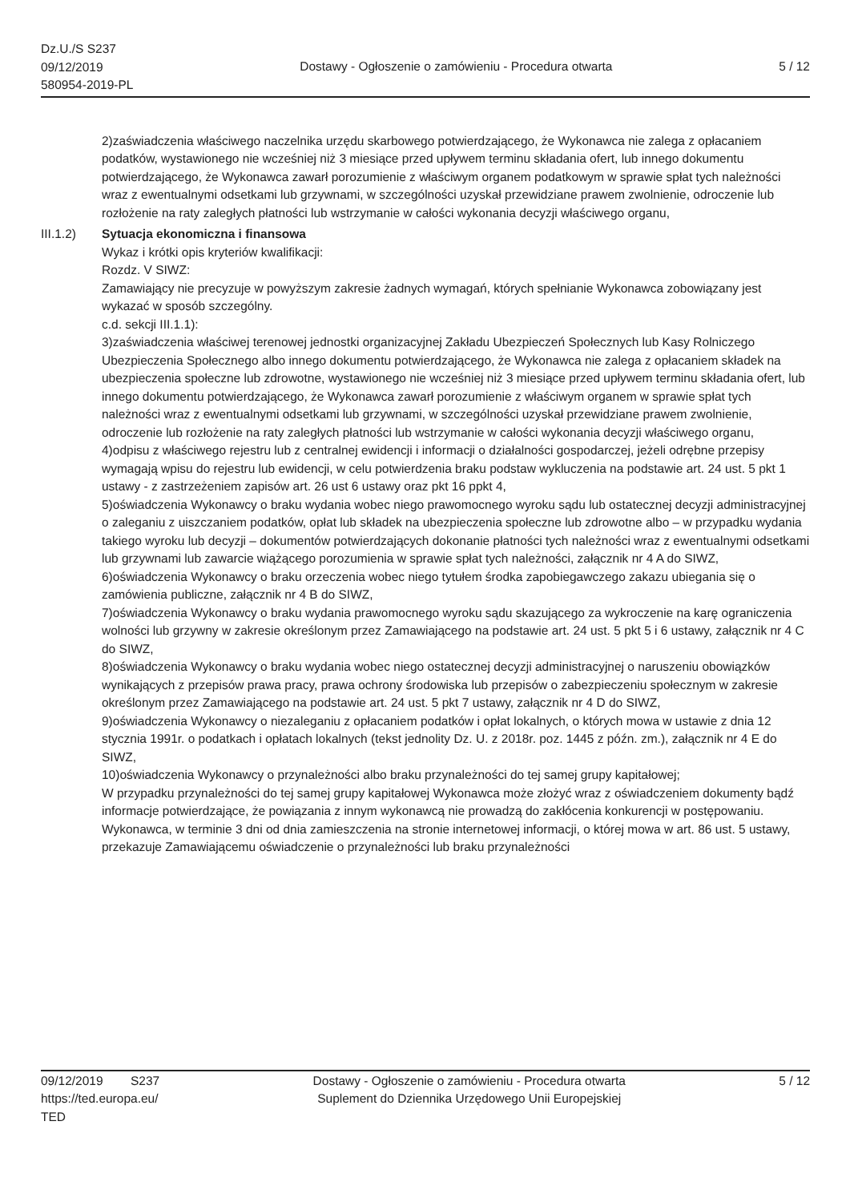Dz.U./S S237
09/12/2019
580954-2019-PL
Dostawy - Ogłoszenie o zamówieniu - Procedura otwarta
5 / 12
2)zaświadczenia właściwego naczelnika urzędu skarbowego potwierdzającego, że Wykonawca nie zalega z opłacaniem podatków, wystawionego nie wcześniej niż 3 miesiące przed upływem terminu składania ofert, lub innego dokumentu potwierdzającego, że Wykonawca zawarł porozumienie z właściwym organem podatkowym w sprawie spłat tych należności wraz z ewentualnymi odsetkami lub grzywnami, w szczególności uzyskał przewidziane prawem zwolnienie, odroczenie lub rozłożenie na raty zaległych płatności lub wstrzymanie w całości wykonania decyzji właściwego organu,
III.1.2) Sytuacja ekonomiczna i finansowa
Wykaz i krótki opis kryteriów kwalifikacji:
Rozdz. V SIWZ:
Zamawiający nie precyzuje w powyższym zakresie żadnych wymagań, których spełnianie Wykonawca zobowiązany jest wykazać w sposób szczególny.
c.d. sekcji III.1.1):
3)zaświadczenia właściwej terenowej jednostki organizacyjnej Zakładu Ubezpieczeń Społecznych lub Kasy Rolniczego Ubezpieczenia Społecznego albo innego dokumentu potwierdzającego, że Wykonawca nie zalega z opłacaniem składek na ubezpieczenia społeczne lub zdrowotne, wystawionego nie wcześniej niż 3 miesiące przed upływem terminu składania ofert, lub innego dokumentu potwierdzającego, że Wykonawca zawarł porozumienie z właściwym organem w sprawie spłat tych należności wraz z ewentualnymi odsetkami lub grzywnami, w szczególności uzyskał przewidziane prawem zwolnienie, odroczenie lub rozłożenie na raty zaległych płatności lub wstrzymanie w całości wykonania decyzji właściwego organu,
4)odpisu z właściwego rejestru lub z centralnej ewidencji i informacji o działalności gospodarczej, jeżeli odrębne przepisy wymagają wpisu do rejestru lub ewidencji, w celu potwierdzenia braku podstaw wykluczenia na podstawie art. 24 ust. 5 pkt 1 ustawy - z zastrzeżeniem zapisów art. 26 ust 6 ustawy oraz pkt 16 ppkt 4,
5)oświadczenia Wykonawcy o braku wydania wobec niego prawomocnego wyroku sądu lub ostatecznej decyzji administracyjnej o zaleganiu z uiszczaniem podatków, opłat lub składek na ubezpieczenia społeczne lub zdrowotne albo – w przypadku wydania takiego wyroku lub decyzji – dokumentów potwierdzających dokonanie płatności tych należności wraz z ewentualnymi odsetkami lub grzywnami lub zawarcie wiążącego porozumienia w sprawie spłat tych należności, załącznik nr 4 A do SIWZ,
6)oświadczenia Wykonawcy o braku orzeczenia wobec niego tytułem środka zapobiegawczego zakazu ubiegania się o zamówienia publiczne, załącznik nr 4 B do SIWZ,
7)oświadczenia Wykonawcy o braku wydania prawomocnego wyroku sądu skazującego za wykroczenie na karę ograniczenia wolności lub grzywny w zakresie określonym przez Zamawiającego na podstawie art. 24 ust. 5 pkt 5 i 6 ustawy, załącznik nr 4 C do SIWZ,
8)oświadczenia Wykonawcy o braku wydania wobec niego ostatecznej decyzji administracyjnej o naruszeniu obowiązków wynikających z przepisów prawa pracy, prawa ochrony środowiska lub przepisów o zabezpieczeniu społecznym w zakresie określonym przez Zamawiającego na podstawie art. 24 ust. 5 pkt 7 ustawy, załącznik nr 4 D do SIWZ,
9)oświadczenia Wykonawcy o niezaleganiu z opłacaniem podatków i opłat lokalnych, o których mowa w ustawie z dnia 12 stycznia 1991r. o podatkach i opłatach lokalnych (tekst jednolity Dz. U. z 2018r. poz. 1445 z późn. zm.), załącznik nr 4 E do SIWZ,
10)oświadczenia Wykonawcy o przynależności albo braku przynależności do tej samej grupy kapitałowej;
W przypadku przynależności do tej samej grupy kapitałowej Wykonawca może złożyć wraz z oświadczeniem dokumenty bądź informacje potwierdzające, że powiązania z innym wykonawcą nie prowadzą do zakłócenia konkurencji w postępowaniu.
Wykonawca, w terminie 3 dni od dnia zamieszczenia na stronie internetowej informacji, o której mowa w art. 86 ust. 5 ustawy, przekazuje Zamawiającemu oświadczenie o przynależności lub braku przynależności
09/12/2019 S237
https://ted.europa.eu/
TED
Dostawy - Ogłoszenie o zamówieniu - Procedura otwarta
Suplement do Dziennika Urzędowego Unii Europejskiej
5 / 12